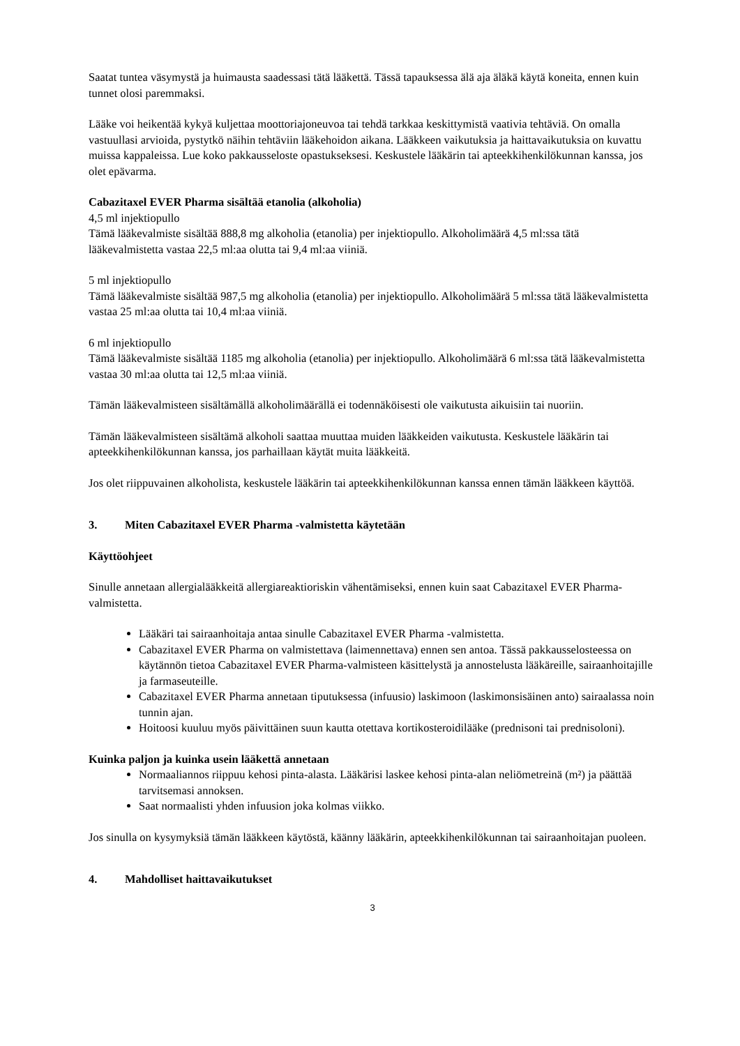Saatat tuntea väsymystä ja huimausta saadessasi tätä lääkettä. Tässä tapauksessa älä aja äläkä käytä koneita, ennen kuin tunnet olosi paremmaksi.
Lääke voi heikentää kykyä kuljettaa moottoriajoneuvoa tai tehdä tarkkaa keskittymistä vaativia tehtäviä. On omalla vastuullasi arvioida, pystytkö näihin tehtäviin lääkehoidon aikana. Lääkkeen vaikutuksia ja haittavaikutuksia on kuvattu muissa kappaleissa. Lue koko pakkausseloste opastukseksesi. Keskustele lääkärin tai apteekkihenkilökunnan kanssa, jos olet epävarma.
Cabazitaxel EVER Pharma sisältää etanolia (alkoholia)
4,5 ml injektiopullo
Tämä lääkevalmiste sisältää 888,8 mg alkoholia (etanolia) per injektiopullo. Alkoholimäärä 4,5 ml:ssa tätä lääkevalmistetta vastaa 22,5 ml:aa olutta tai 9,4 ml:aa viiniä.
5 ml injektiopullo
Tämä lääkevalmiste sisältää 987,5 mg alkoholia (etanolia) per injektiopullo. Alkoholimäärä 5 ml:ssa tätä lääkevalmistetta vastaa 25 ml:aa olutta tai 10,4 ml:aa viiniä.
6 ml injektiopullo
Tämä lääkevalmiste sisältää 1185 mg alkoholia (etanolia) per injektiopullo. Alkoholimäärä 6 ml:ssa tätä lääkevalmistetta vastaa 30 ml:aa olutta tai 12,5 ml:aa viiniä.
Tämän lääkevalmisteen sisältämällä alkoholimäärällä ei todennäköisesti ole vaikutusta aikuisiin tai nuoriin.
Tämän lääkevalmisteen sisältämä alkoholi saattaa muuttaa muiden lääkkeiden vaikutusta. Keskustele lääkärin tai apteekkihenkilökunnan kanssa, jos parhaillaan käytät muita lääkkeitä.
Jos olet riippuvainen alkoholista, keskustele lääkärin tai apteekkihenkilökunnan kanssa ennen tämän lääkkeen käyttöä.
3. Miten Cabazitaxel EVER Pharma -valmistetta käytetään
Käyttöohjeet
Sinulle annetaan allergialääkkeitä allergiareaktioriskin vähentämiseksi, ennen kuin saat Cabazitaxel EVER Pharma- valmistetta.
Lääkäri tai sairaanhoitaja antaa sinulle Cabazitaxel EVER Pharma -valmistetta.
Cabazitaxel EVER Pharma on valmistettava (laimennettava) ennen sen antoa. Tässä pakkausselosteessa on käytännön tietoa Cabazitaxel EVER Pharma-valmisteen käsittelystä ja annostelusta lääkäreille, sairaanhoitajille ja farmaseuteille.
Cabazitaxel EVER Pharma annetaan tiputuksessa (infuusio) laskimoon (laskimonsisäinen anto) sairaalassa noin tunnin ajan.
Hoitoosi kuuluu myös päivittäinen suun kautta otettava kortikosteroidilääke (prednisoni tai prednisoloni).
Kuinka paljon ja kuinka usein lääkettä annetaan
Normaaliannos riippuu kehosi pinta-alasta. Lääkärisi laskee kehosi pinta-alan neliömetreinä (m²) ja päättää tarvitsemasi annoksen.
Saat normaalisti yhden infuusion joka kolmas viikko.
Jos sinulla on kysymyksiä tämän lääkkeen käytöstä, käänny lääkärin, apteekkihenkilökunnan tai sairaanhoitajan puoleen.
4. Mahdolliset haittavaikutukset
3